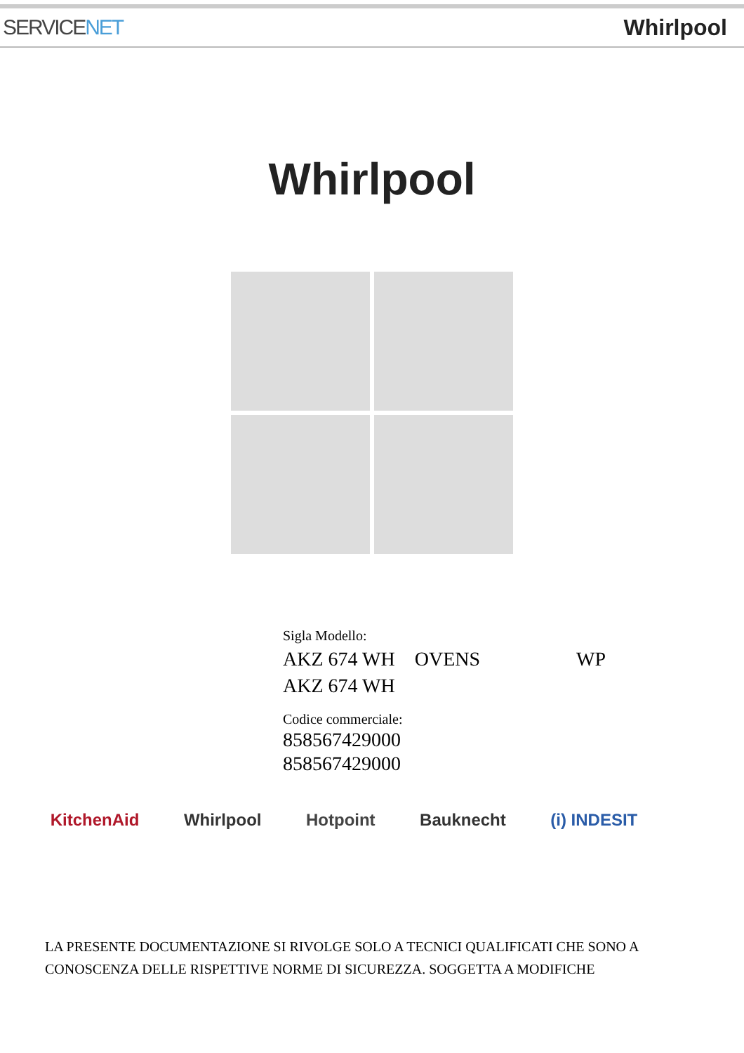SERVICENET Whirlpool
Whirlpool
Sigla Modello:
AKZ 674 WH OVENS WP
AKZ 674 WH
Codice commerciale:
858567429000
858567429000
KitchenAid Whirlpool Hotpoint Bauknecht (i) INDESIT
LA PRESENTE DOCUMENTAZIONE SI RIVOLGE SOLO A TECNICI QUALIFICATI CHE SONO A
CONOSCENZA DELLE RISPETTIVE NORME DI SICUREZZA. SOGGETTA A MODIFICHE